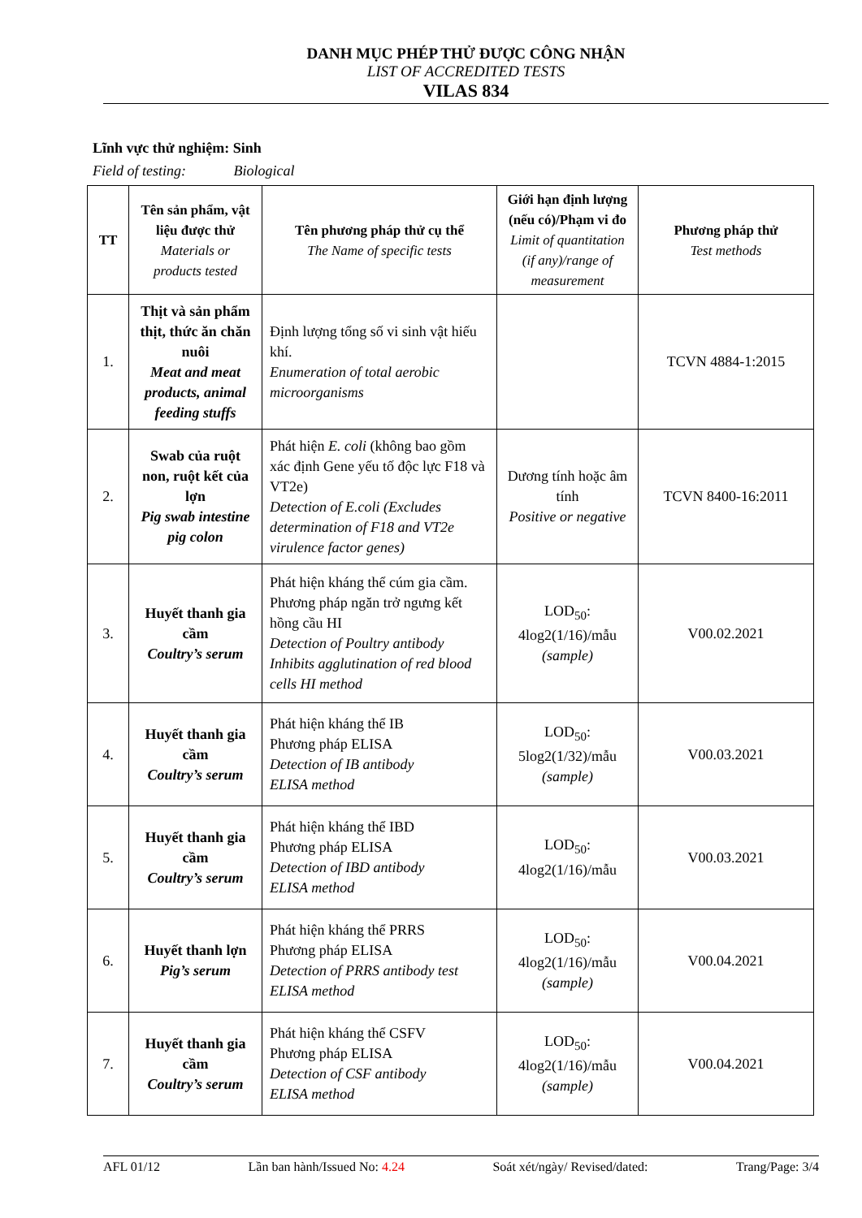DANH MỤC PHÉP THỬ ĐƯỢC CÔNG NHẬN
LIST OF ACCREDITED TESTS
VILAS 834
Lĩnh vực thử nghiệm: Sinh
Field of testing: Biological
| TT | Tên sản phẩm, vật liệu được thử Materials or products tested | Tên phương pháp thử cụ thể The Name of specific tests | Giới hạn định lượng (nếu có)/Phạm vi đo Limit of quantitation (if any)/range of measurement | Phương pháp thử Test methods |
| --- | --- | --- | --- | --- |
| 1. | Thịt và sản phẩm thịt, thức ăn chăn nuôi Meat and meat products, animal feeding stuffs | Định lượng tổng số vi sinh vật hiếu khí. Enumeration of total aerobic microorganisms | | TCVN 4884-1:2015 |
| 2. | Swab của ruột non, ruột kết của lợn Pig swab intestine pig colon | Phát hiện E. coli (không bao gồm xác định Gene yếu tố độc lực F18 và VT2e) Detection of E.coli (Excludes determination of F18 and VT2e virulence factor genes) | Dương tính hoặc âm tính Positive or negative | TCVN 8400-16:2011 |
| 3. | Huyết thanh gia cầm Coultry’s serum | Phát hiện kháng thể cúm gia cầm. Phương pháp ngăn trở ngưng kết hồng cầu HI Detection of Poultry antibody Inhibits agglutination of red blood cells HI method | LOD<sub>50</sub>: 4log2(1/16)/mẫu (sample) | V00.02.2021 |
| 4. | Huyết thanh gia cầm Coultry’s serum | Phát hiện kháng thể IB Phương pháp ELISA Detection of IB antibody ELISA method | LOD<sub>50</sub>: 5log2(1/32)/mẫu (sample) | V00.03.2021 |
| 5. | Huyết thanh gia cầm Coultry’s serum | Phát hiện kháng thể IBD Phương pháp ELISA Detection of IBD antibody ELISA method | LOD<sub>50</sub>: 4log2(1/16)/mẫu | V00.03.2021 |
| 6. | Huyết thanh lợn Pig’s serum | Phát hiện kháng thể PRRS Phương pháp ELISA Detection of PRRS antibody test ELISA method | LOD<sub>50</sub>: 4log2(1/16)/mẫu (sample) | V00.04.2021 |
| 7. | Huyết thanh gia cầm Coultry’s serum | Phát hiện kháng thể CSFV Phương pháp ELISA Detection of CSF antibody ELISA method | LOD<sub>50</sub>: 4log2(1/16)/mẫu (sample) | V00.04.2021 |
AFL 01/12 Lần ban hành/Issued No: 4.24 Soát xét/ngày/ Revised/dated: Trang/Page: 3/4